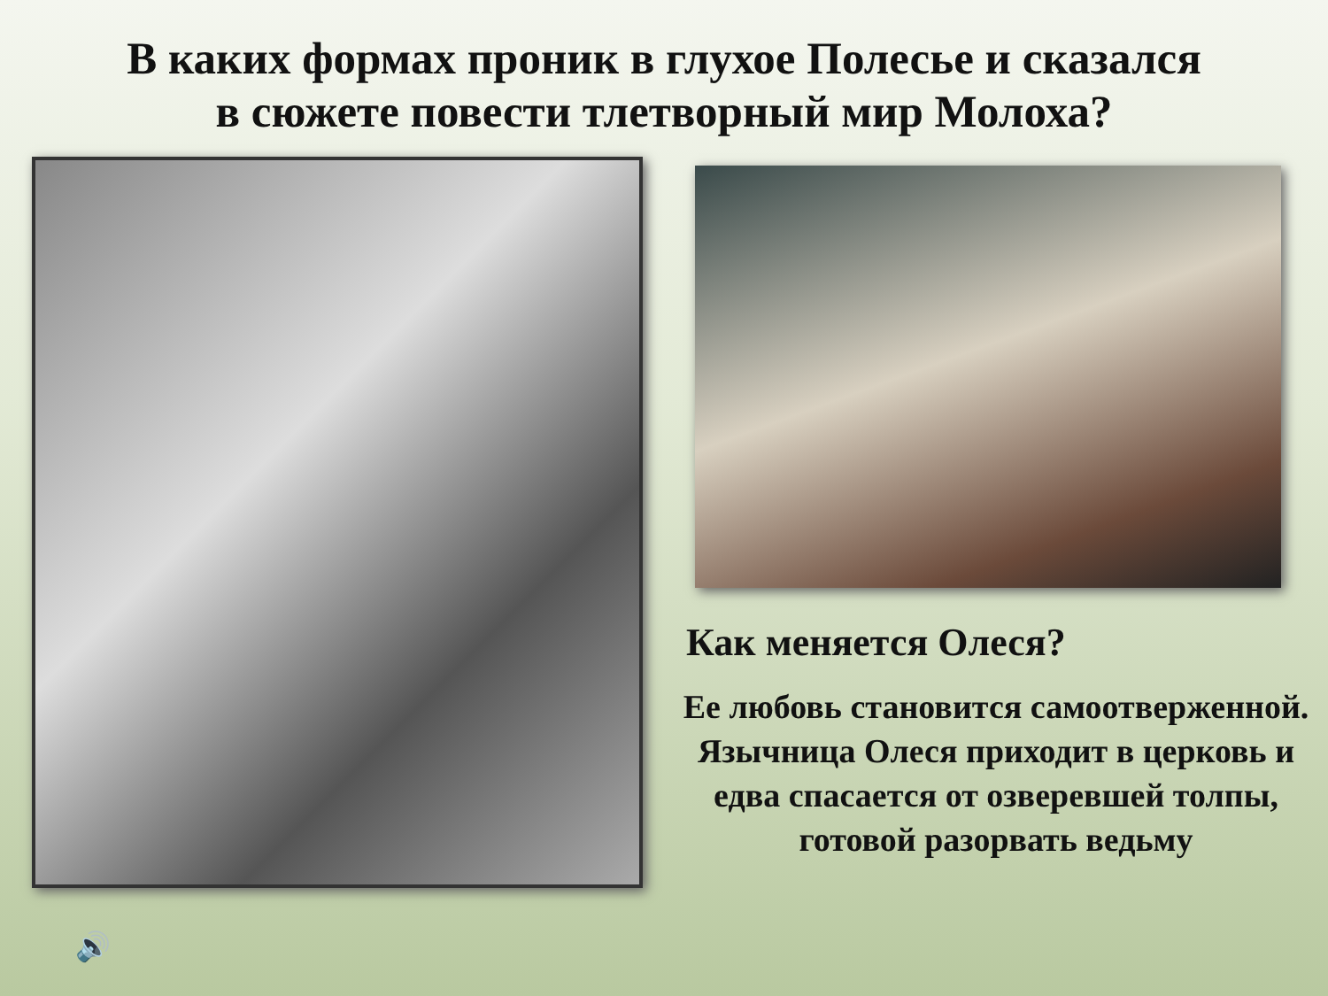В каких формах проник в глухое Полесье и сказался
в сюжете повести тлетворный мир Молоха?
Как меняется Олеся?
Ее любовь становится самоотверженной.
Язычница Олеся приходит в церковь и едва спасается от озверевшей толпы, готовой разорвать ведьму
🔊